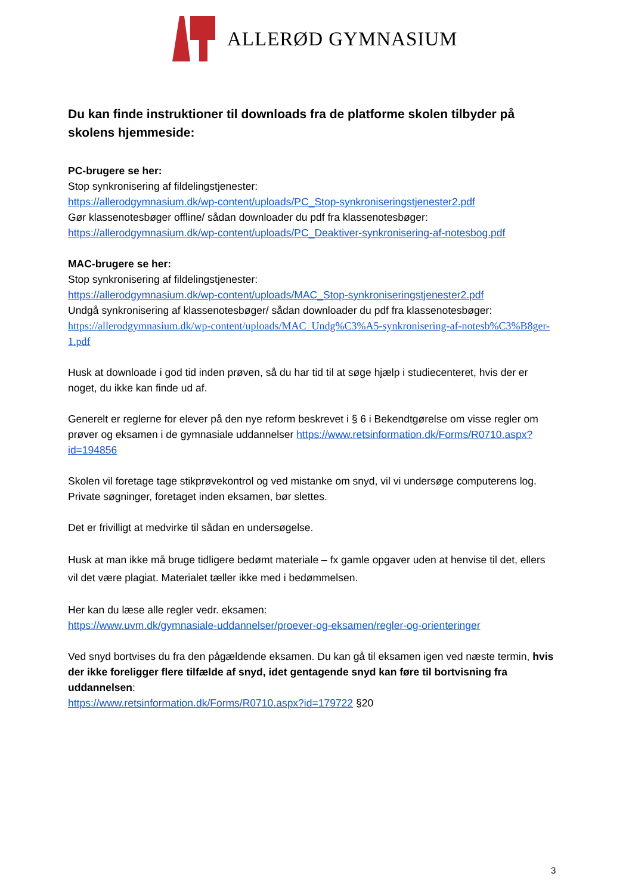ALLERØD GYMNASIUM
Du kan finde instruktioner til downloads fra de platforme skolen tilbyder på skolens hjemmeside:
PC-brugere se her:
Stop synkronisering af fildelingstjenester:
https://allerodgymnasium.dk/wp-content/uploads/PC_Stop-synkroniseringstjenester2.pdf
Gør klassenotesbøger offline/ sådan downloader du pdf fra klassenotesbøger:
https://allerodgymnasium.dk/wp-content/uploads/PC_Deaktiver-synkronisering-af-notesbog.pdf
MAC-brugere se her:
Stop synkronisering af fildelingstjenester:
https://allerodgymnasium.dk/wp-content/uploads/MAC_Stop-synkroniseringstjenester2.pdf
Undgå synkronisering af klassenotesbøger/ sådan downloader du pdf fra klassenotesbøger:
https://allerodgymnasium.dk/wp-content/uploads/MAC_Undg%C3%A5-synkronisering-af-notesb%C3%B8ger-1.pdf
Husk at downloade i god tid inden prøven, så du har tid til at søge hjælp i studiecenteret, hvis der er noget, du ikke kan finde ud af.
Generelt er reglerne for elever på den nye reform beskrevet i § 6 i Bekendtgørelse om visse regler om prøver og eksamen i de gymnasiale uddannelser https://www.retsinformation.dk/Forms/R0710.aspx?id=194856
Skolen vil foretage tage stikprøvekontrol og ved mistanke om snyd, vil vi undersøge computerens log. Private søgninger, foretaget inden eksamen, bør slettes.
Det er frivilligt at medvirke til sådan en undersøgelse.
Husk at man ikke må bruge tidligere bedømt materiale – fx gamle opgaver uden at henvise til det, ellers vil det være plagiat. Materialet tæller ikke med i bedømmelsen.
Her kan du læse alle regler vedr. eksamen:
https://www.uvm.dk/gymnasiale-uddannelser/proever-og-eksamen/regler-og-orienteringer
Ved snyd bortvises du fra den pågældende eksamen. Du kan gå til eksamen igen ved næste termin, hvis der ikke foreligger flere tilfælde af snyd, idet gentagende snyd kan føre til bortvisning fra uddannelsen:
https://www.retsinformation.dk/Forms/R0710.aspx?id=179722 §20
3